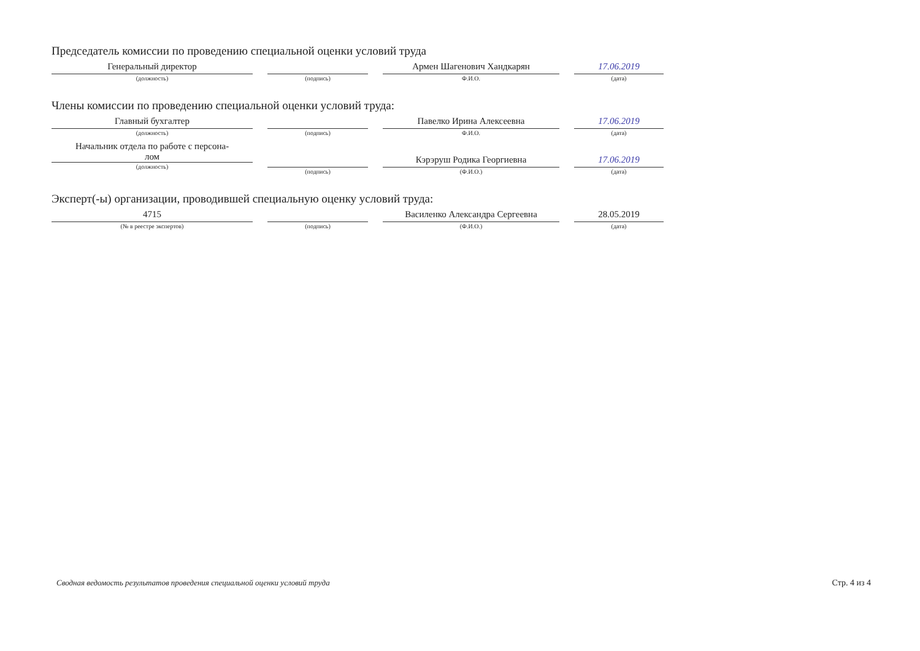Председатель комиссии по проведению специальной оценки условий труда
Генеральный директор
(должность)
(подпись)
Армен Шагенович Хандкарян
Ф.И.О.
17.06.2019
(дата)
Члены комиссии по проведению специальной оценки условий труда:
Главный бухгалтер
(должность)
(подпись)
Павелко Ирина Алексеевна
Ф.И.О.
17.06.2019
(дата)
Начальник отдела по работе с персона-
лом
(должность)
(подпись)
Кэрэруш Родика Георгиевна
(Ф.И.О.)
17.06.2019
(дата)
Эксперт(-ы) организации, проводившей специальную оценку условий труда:
4715
(№ в реестре экспертов)
(подпись)
Василенко Александра Сергеевна
(Ф.И.О.)
28.05.2019
(дата)
Сводная ведомость результатов проведения специальной оценки условий труда Стр. 4 из 4